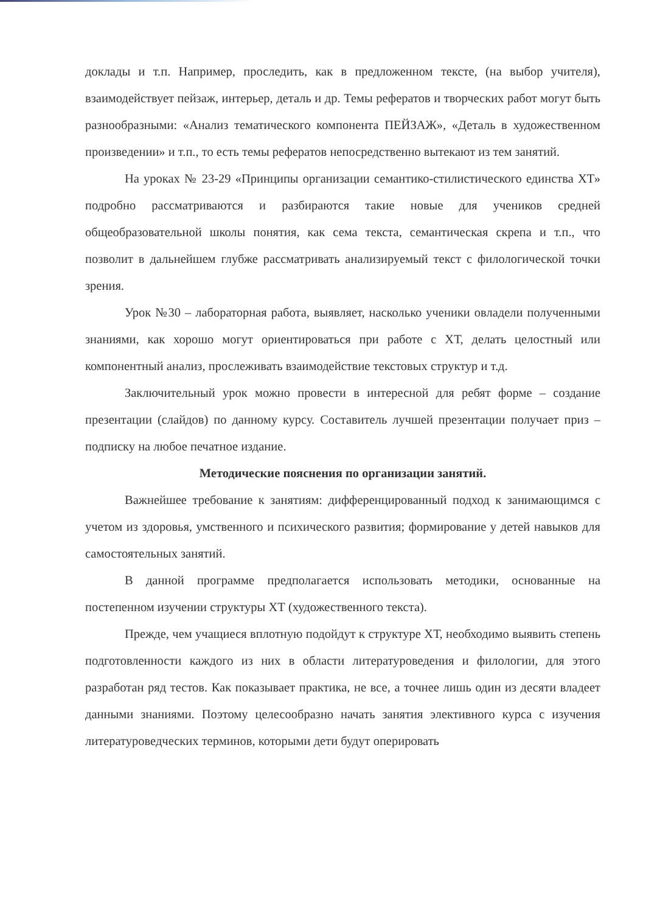доклады и т.п. Например, проследить, как в предложенном тексте, (на выбор учителя), взаимодействует пейзаж, интерьер, деталь и др. Темы рефератов и творческих работ могут быть разнообразными: «Анализ тематического компонента ПЕЙЗАЖ», «Деталь в художественном произведении» и т.п., то есть темы рефератов непосредственно вытекают из тем занятий.
На уроках № 23-29 «Принципы организации семантико-стилистического единства ХТ» подробно рассматриваются и разбираются такие новые для учеников средней общеобразовательной школы понятия, как сема текста, семантическая скрепа и т.п., что позволит в дальнейшем глубже рассматривать анализируемый текст с филологической точки зрения.
Урок №30 – лабораторная работа, выявляет, насколько ученики овладели полученными знаниями, как хорошо могут ориентироваться при работе с ХТ, делать целостный или компонентный анализ, прослеживать взаимодействие текстовых структур и т.д.
Заключительный урок можно провести в интересной для ребят форме – создание презентации (слайдов) по данному курсу. Составитель лучшей презентации получает приз – подписку на любое печатное издание.
Методические пояснения по организации занятий.
Важнейшее требование к занятиям: дифференцированный подход к занимающимся с учетом из здоровья, умственного и психического развития; формирование у детей навыков для самостоятельных занятий.
В данной программе предполагается использовать методики, основанные на постепенном изучении структуры ХТ (художественного текста).
Прежде, чем учащиеся вплотную подойдут к структуре ХТ, необходимо выявить степень подготовленности каждого из них в области литературоведения и филологии, для этого разработан ряд тестов. Как показывает практика, не все, а точнее лишь один из десяти владеет данными знаниями. Поэтому целесообразно начать занятия элективного курса с изучения литературоведческих терминов, которыми дети будут оперировать